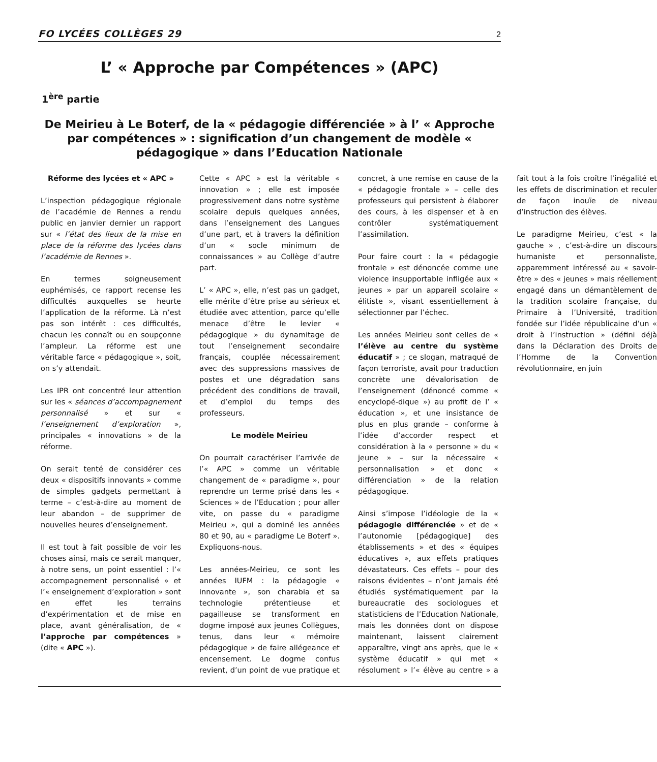FO LYCÉES COLLÈGES 29 2
L’ « Approche par Compétences » (APC)
1<sup>ère</sup> partie
De Meirieu à Le Boterf, de la « pédagogie différenciée » à l’ « Approche par compétences » : signification d’un changement de modèle « pédagogique » dans l’Education Nationale
Réforme des lycées et « APC »
L’inspection pédagogique régionale de l’académie de Rennes a rendu public en janvier dernier un rapport sur « l’état des lieux de la mise en place de la réforme des lycées dans l’académie de Rennes ».
En termes soigneusement euphémisés, ce rapport recense les difficultés auxquelles se heurte l’application de la réforme. Là n’est pas son intérêt : ces difficultés, chacun les connaît ou en soupçonne l’ampleur. La réforme est une véritable farce « pédagogique », soit, on s’y attendait.
Les IPR ont concentré leur attention sur les « séances d’accompagnement personnalisé » et sur « l’enseignement d’exploration », principales « innovations » de la réforme.
On serait tenté de considérer ces deux « dispositifs innovants » comme de simples gadgets permettant à terme – c’est-à-dire au moment de leur abandon – de supprimer de nouvelles heures d’enseignement.
Il est tout à fait possible de voir les choses ainsi, mais ce serait manquer, à notre sens, un point essentiel : l’« accompagnement personnalisé » et l’« enseignement d’exploration » sont en effet les terrains d’expérimentation et de mise en place, avant généralisation, de « l’approche par compétences » (dite « APC »).
Cette « APC » est la véritable « innovation » ; elle est imposée progressivement dans notre système scolaire depuis quelques années, dans l’enseignement des Langues d’une part, et à travers la définition d’un « socle minimum de connaissances » au Collège d’autre part.
L’ « APC », elle, n’est pas un gadget, elle mérite d’être prise au sérieux et étudiée avec attention, parce qu’elle menace d’être le levier « pédagogique » du dynamitage de tout l’enseignement secondaire français, couplée nécessairement avec des suppressions massives de postes et une dégradation sans précédent des conditions de travail, et d’emploi du temps des professeurs.
Le modèle Meirieu
On pourrait caractériser l’arrivée de l’« APC » comme un véritable changement de « paradigme », pour reprendre un terme prisé dans les « Sciences » de l’Education ; pour aller vite, on passe du « paradigme Meirieu », qui a dominé les années 80 et 90, au « paradigme Le Boterf ». Expliquons-nous.
Les années-Meirieu, ce sont les années IUFM : la pédagogie « innovante », son charabia et sa technologie prétentieuse et pagailleuse se transforment en dogme imposé aux jeunes Collègues, tenus, dans leur « mémoire pédagogique » de faire allégeance et encensement. Le dogme confus revient, d’un point de vue pratique et concret, à une remise en cause de la « pédagogie frontale » – celle des professeurs qui persistent à élaborer des cours, à les dispenser et à en contrôler systématiquement l’assimilation.
Pour faire court : la « pédagogie frontale » est dénoncée comme une violence insupportable infligée aux « jeunes » par un appareil scolaire « élitiste », visant essentiellement à sélectionner par l’échec.
Les années Meirieu sont celles de « l’élève au centre du système éducatif » ; ce slogan, matraqué de façon terroriste, avait pour traduction concrète une dévalorisation de l’enseignement (dénoncé comme « encyclopé-dique ») au profit de l’ « éducation », et une insistance de plus en plus grande – conforme à l’idée d’accorder respect et considération à la « personne » du « jeune » – sur la nécessaire « personnalisation » et donc « différenciation » de la relation pédagogique.
Ainsi s’impose l’idéologie de la « pédagogie différenciée » et de « l’autonomie [pédagogique] des établissements » et des « équipes éducatives », aux effets pratiques dévastateurs. Ces effets – pour des raisons évidentes – n’ont jamais été étudiés systématiquement par la bureaucratie des sociologues et statisticiens de l’Education Nationale, mais les données dont on dispose maintenant, laissent clairement apparaître, vingt ans après, que le « système éducatif » qui met « résolument » l’« élève au centre » a fait tout à la fois croître l’inégalité et les effets de discrimination et reculer de façon inouïe de niveau d’instruction des élèves.
Le paradigme Meirieu, c’est « la gauche » , c’est-à-dire un discours humaniste et personnaliste, apparemment intéressé au « savoir-être » des « jeunes » mais réellement engagé dans un démantèlement de la tradition scolaire française, du Primaire à l’Université, tradition fondée sur l’idée républicaine d’un « droit à l’instruction » (défini déjà dans la Déclaration des Droits de l’Homme de la Convention révolutionnaire, en juin